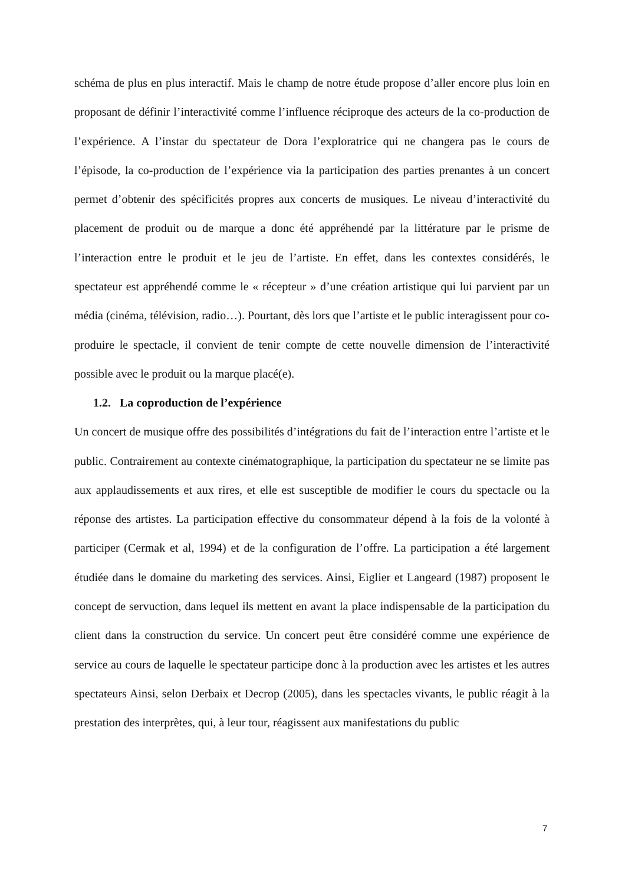schéma de plus en plus interactif. Mais le champ de notre étude propose d’aller encore plus loin en proposant de définir l’interactivité comme l’influence réciproque des acteurs de la co-production de l’expérience. A l’instar du spectateur de Dora l’exploratrice qui ne changera pas le cours de l’épisode, la co-production de l’expérience via la participation des parties prenantes à un concert permet d’obtenir des spécificités propres aux concerts de musiques. Le niveau d’interactivité du placement de produit ou de marque a donc été appréhendé par la littérature par le prisme de l’interaction entre le produit et le jeu de l’artiste. En effet, dans les contextes considérés, le spectateur est appréhendé comme le « récepteur » d’une création artistique qui lui parvient par un média (cinéma, télévision, radio…). Pourtant, dès lors que l’artiste et le public interagissent pour co-produire le spectacle, il convient de tenir compte de cette nouvelle dimension de l’interactivité possible avec le produit ou la marque placé(e).
1.2. La coproduction de l’expérience
Un concert de musique offre des possibilités d’intégrations du fait de l’interaction entre l’artiste et le public. Contrairement au contexte cinématographique, la participation du spectateur ne se limite pas aux applaudissements et aux rires, et elle est susceptible de modifier le cours du spectacle ou la réponse des artistes. La participation effective du consommateur dépend à la fois de la volonté à participer (Cermak et al, 1994) et de la configuration de l’offre. La participation a été largement étudiée dans le domaine du marketing des services. Ainsi, Eiglier et Langeard (1987) proposent le concept de servuction, dans lequel ils mettent en avant la place indispensable de la participation du client dans la construction du service. Un concert peut être considéré comme une expérience de service au cours de laquelle le spectateur participe donc à la production avec les artistes et les autres spectateurs Ainsi, selon Derbaix et Decrop (2005), dans les spectacles vivants, le public réagit à la prestation des interprètes, qui, à leur tour, réagissent aux manifestations du public
7